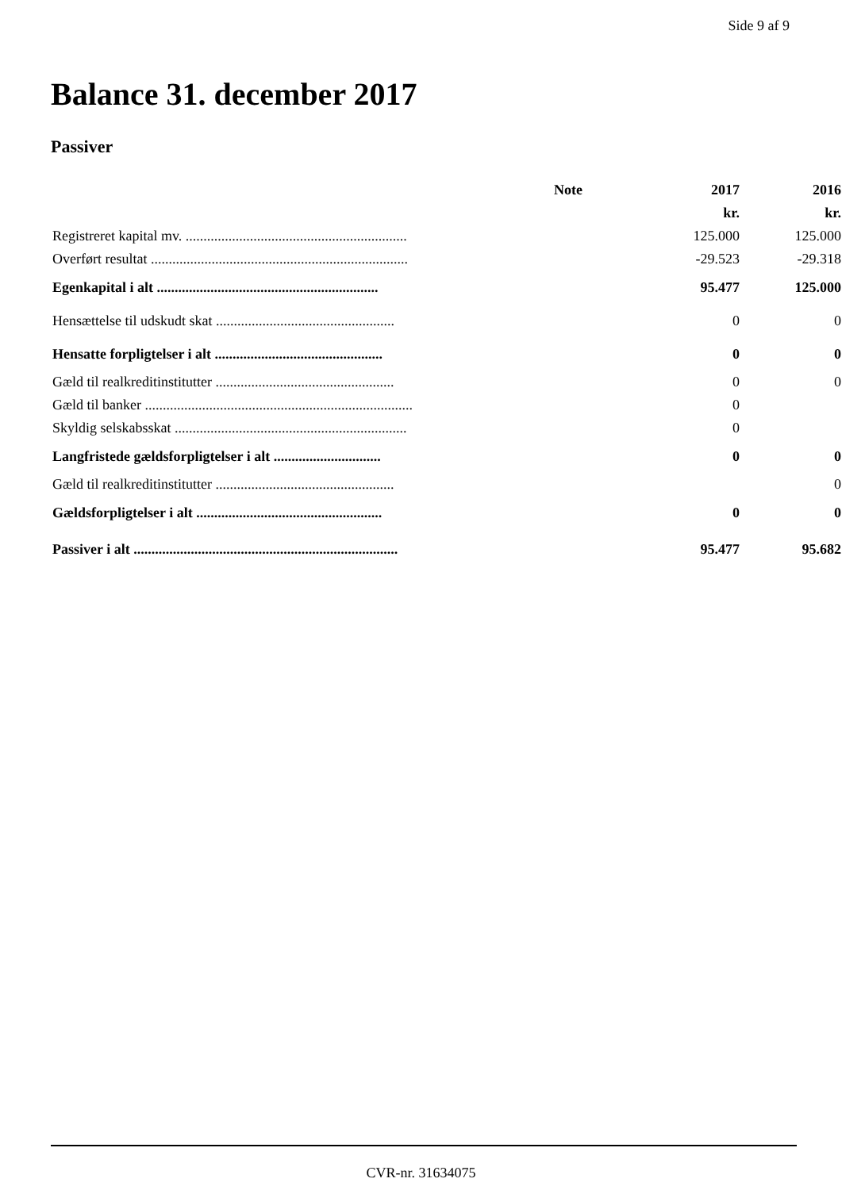Side 9 af 9
Balance 31. december 2017
Passiver
| | Note | 2017 | 2016 |
| --- | --- | --- | --- |
| | | kr. | kr. |
| Registreret kapital mv. .............................................................. | | 125.000 | 125.000 |
| Overført resultat ........................................................................ | | -29.523 | -29.318 |
| Egenkapital i alt .............................................................. | | 95.477 | 125.000 |
| Hensættelse til udskudt skat .................................................. | | 0 | 0 |
| Hensatte forpligtelser i alt ............................................... | | 0 | 0 |
| Gæld til realkreditinstitutter .................................................. | | 0 | 0 |
| Gæld til banker ........................................................................... | | 0 | |
| Skyldig selskabsskat ................................................................. | | 0 | |
| Langfristede gældsforpligtelser i alt .............................. | | 0 | 0 |
| Gæld til realkreditinstitutter .................................................. | | | 0 |
| Gældsforpligtelser i alt .................................................... | | 0 | 0 |
| Passiver i alt .......................................................................... | | 95.477 | 95.682 |
CVR-nr. 31634075